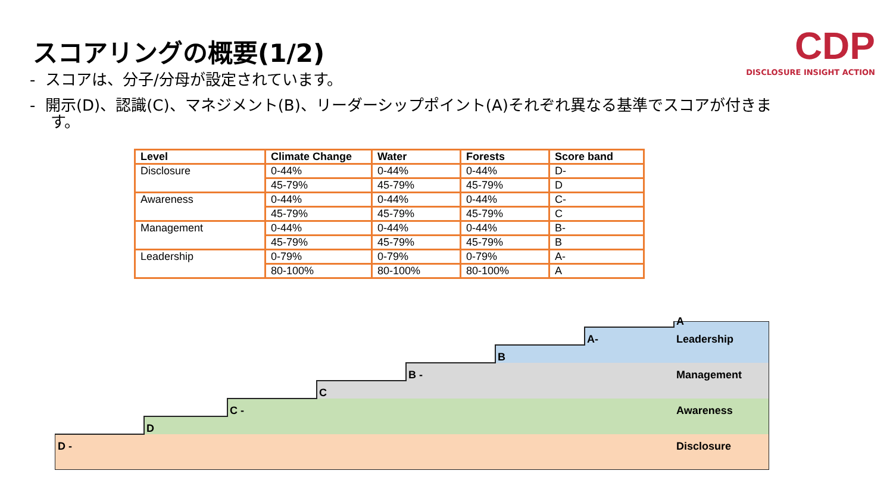スコアリングの概要(1/2)
CDP
DISCLOSURE INSIGHT ACTION
- スコアは、分子/分母が設定されています。
- 開示(D)、認識(C)、マネジメント(B)、リーダーシップポイント(A)それぞれ異なる基準でスコアが付きます。
| Level | Climate Change | Water | Forests | Score band |
| --- | --- | --- | --- | --- |
| Disclosure | 0-44% | 0-44% | 0-44% | D- |
| | 45-79% | 45-79% | 45-79% | D |
| Awareness | 0-44% | 0-44% | 0-44% | C- |
| | 45-79% | 45-79% | 45-79% | C |
| Management | 0-44% | 0-44% | 0-44% | B- |
| | 45-79% | 45-79% | 45-79% | B |
| Leadership | 0-79% | 0-79% | 0-79% | A- |
| | 80-100% | 80-100% | 80-100% | A |
D -
D
C -
C
B -
B
A-
A
Leadership
Management
Awareness
Disclosure